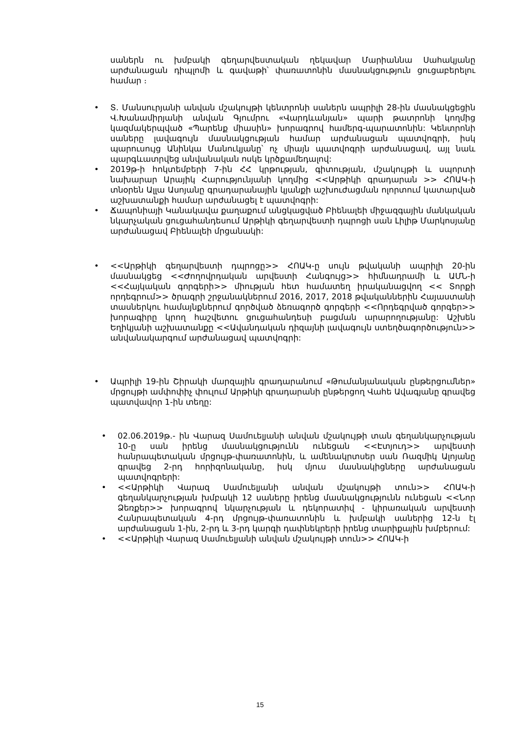սաներն ու խմբակի գեղարվեստական ղեկավար Մարիաննա Սահակյանը արժանացան դիպլոմի և գավաթի՝ փառատոնին մասնակցություն ցուցաբերելու համար ։
• Տ. Մանսուրյանի անվան մշակույթի կենտրոնի սաներն ապրիլի 28-ին մասնակցեցին Վ.Խանամիրյանի անվան Գյումրու «Վարդևանյան» պարի թատրոնի կողմից կազմակերպված «Պարենք միասին» խորագրով համերգ-պարատոնին: Կենտրոնի սաները լավագույն մասնակցության համար արժանացան պատվոգրի, իսկ պարուսույց Անինկա Մանուկյանը՝ ոչ միայն պատվոգրի արժանացավ, այլ նաև պարգևատրվեց անվանական ոսկե կրծքամեդալով:
• 2019թ-ի հոկտեմբերի 7-ին ՀՀ կրթության, գիտության, մշակույթի և սպորտի նախարար Արայիկ Հարությունյանի կողմից <<Արթիկի գրադարան >> ՀՈԱԿ-ի տնօրեն Ալլա Ասոյանը գրադարանային կյանքի աշխուժացման ոլորտում կատարված աշխատանքի համար արժանացել է պատվոգրի:
• Ճապոնիայի Կանակավա քաղաքում անցկացված Բիենալեի միջազգային մանկական նկարչական ցուցահանդեսում Արթիկի գեղարվեստի դպրոցի սան Լիլիթ Մարկոսյանը արժանացավ Բիենալեի մրցանակի:
• <<Արթիկի գեղարվեստի դպրոցը>> ՀՈԱԿ-ը սույն թվականի ապրիլի 20-ին մասնակցեց <<Ժողովրդական արվեստի Հանգույց>> հիմնադրամի և ԱՄՆ-ի <<Հայկական գորգերի>> միության հետ համատեղ իրականացվող << Տորքի որդեգրում>> ծրագրի շրջանակներում 2016, 2017, 2018 թվականներին Հայաստանի տասներկու համայնքներում գործված ձեռագործ գորգերի <<Որդեգրված գորգեր>> խորագիրը կրող հաշվետու ցուցահանդեսի բացման արարողությանը: Աշխեն Եղիկյանի աշխատանքը <<Ավանդական դիզայնի լավագույն ստեղծագործություն>> անվանակարգում արժանացավ պատվոգրի:
• Ապրիլի 19-ին Շիրակի մարզային գրադարանում «Թումանյանական ընթերցումներ» մրցույթի ամփոփիչ փուլում Արթիկի գրադարանի ընթերցող Վահե Ավագյանը գրավեց պատվավոր 1-ին տեղը:
• 02.06.2019թ.- ին Վարազ Սամուելյանի անվան մշակույթի տան գեղանկարչության 10-ը սան իրենց մասնակցությունն ունեցան <<Էտյուդ>> արվեստի հանրապետական մրցույթ-փառատոնին, և ամենակրտսեր սան Ռազմիկ Ալոյանը գրավեց 2-րդ հորիզոնականը, իսկ մյուս մասնակիցները արժանացան պատվոգրերի:
• <<Արթիկի Վարազ Սամուելյանի անվան մշակույթի տուն>> ՀՈԱԿ-ի գեղանկարչության խմբակի 12 սաները իրենց մասնակցությունն ունեցան <<Նոր Ձեռքեր>> խորագրով նկարչության և դեկորատիվ - կիրառական արվեստի Հանրապետական 4-րդ մրցույթ-փառատոնին և խմբակի սաներից 12-ն էլ արժանացան 1-ին, 2-րդ և 3-րդ կարգի դափնեկրերի իրենց տարիքային խմբերում:
• <<Արթիկի Վարազ Սամուելյանի անվան մշակույթի տուն>> ՀՈԱԿ-ի
15